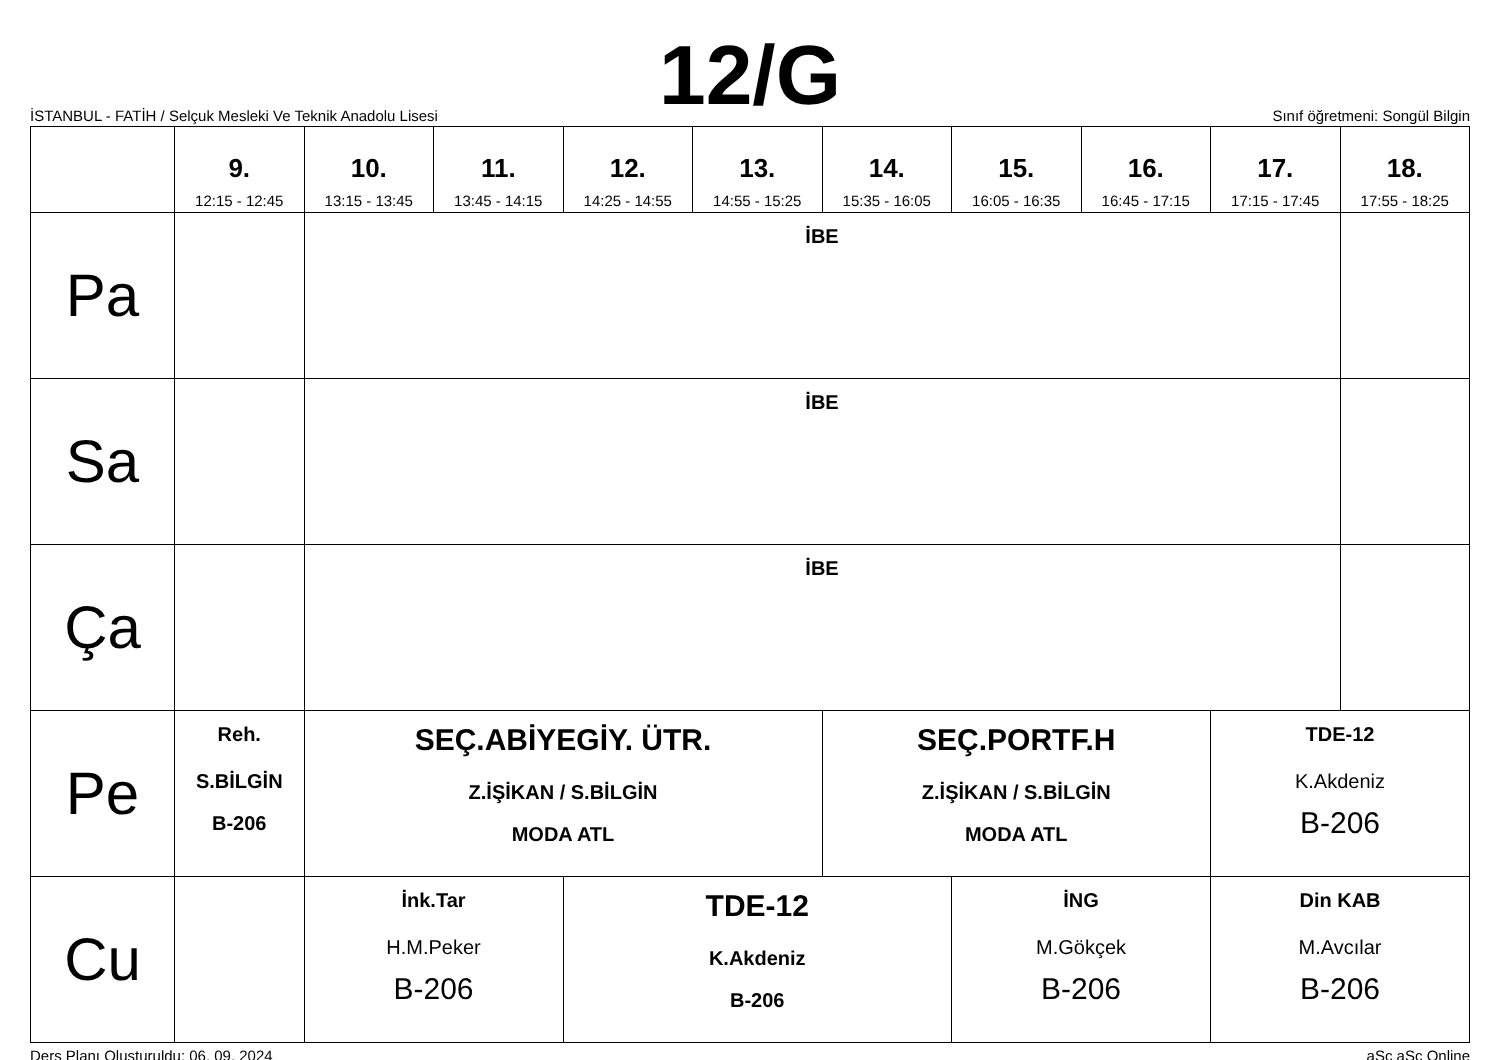12/G
İSTANBUL - FATİH / Selçuk Mesleki Ve Teknik Anadolu Lisesi Sınıf öğretmeni: Songül Bilgin
| | 9. 12:15 - 12:45 | 10. 13:15 - 13:45 | 11. 13:45 - 14:15 | 12. 14:25 - 14:55 | 13. 14:55 - 15:25 | 14. 15:35 - 16:05 | 15. 16:05 - 16:35 | 16. 16:45 - 17:15 | 17. 17:15 - 17:45 | 18. 17:55 - 18:25 |
| --- | --- | --- | --- | --- | --- | --- | --- | --- | --- | --- |
| Pa | | İBE | | | | | | | | |
| Sa | | İBE | | | | | | | | |
| Ça | | İBE | | | | | | | | |
| Pe | Reh. S.BİLGİN B-206 | SEÇ.ABİYEGİY. ÜTR. Z.İŞİKAN / S.BİLGİN MODA ATL | | | | SEÇ.PORTF.H Z.İŞİKAN / S.BİLGİN MODA ATL | | | TDE-12 K.Akdeniz B-206 | |
| Cu | | İnk.Tar H.M.Peker B-206 | | TDE-12 K.Akdeniz B-206 | | | İNG M.Gökçek B-206 | | Din KAB M.Avcılar B-206 | |
Ders Planı Oluşturuldu: 06. 09. 2024 aSc aSc Online